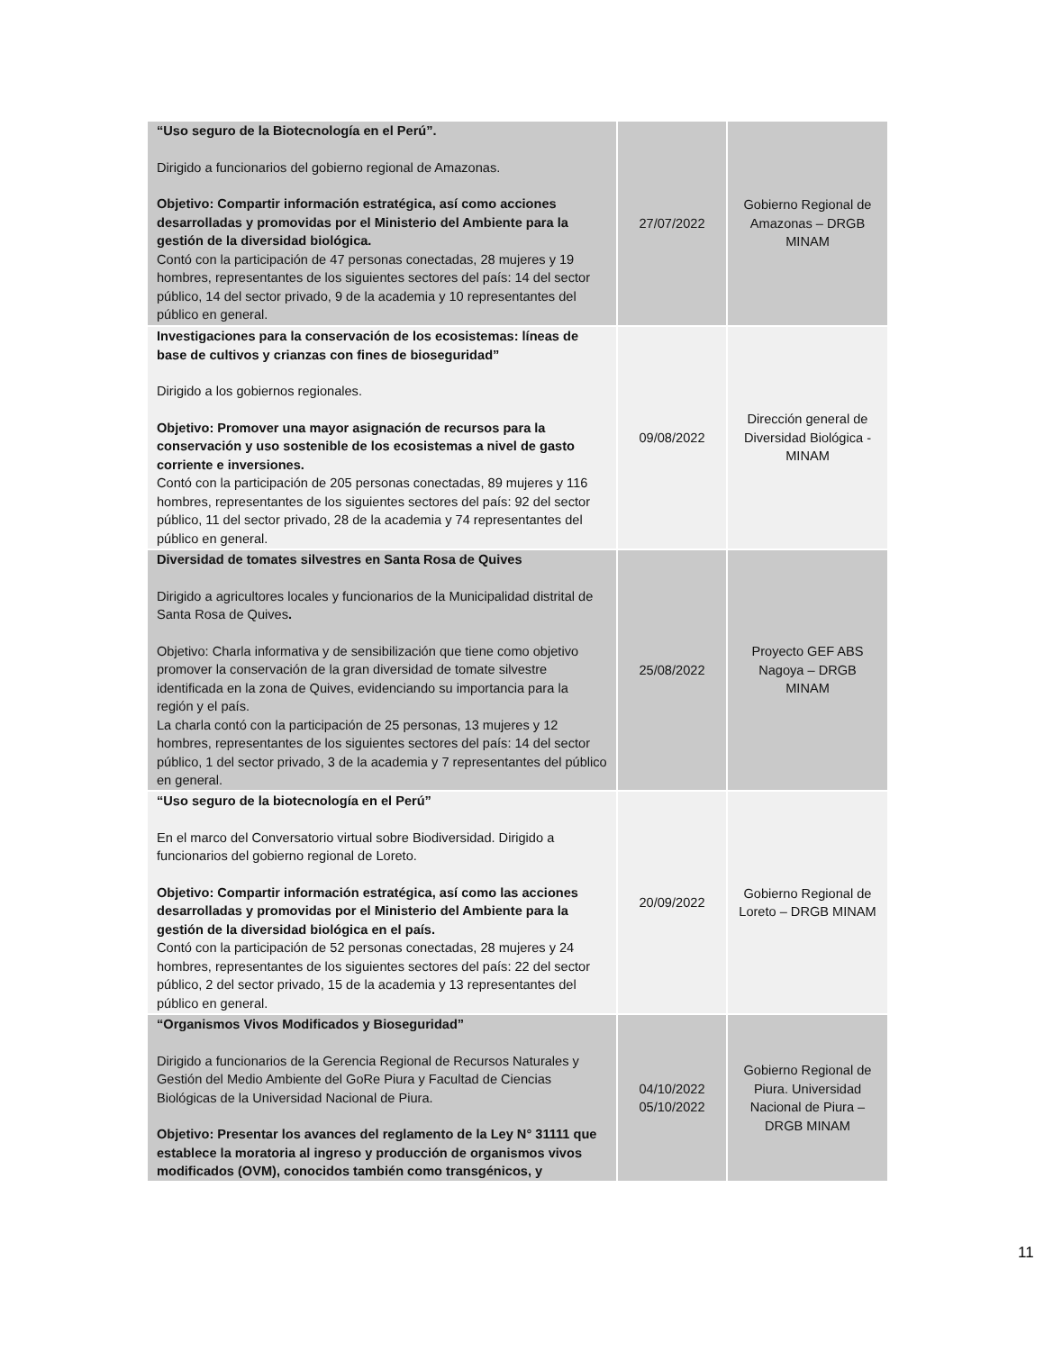| “Uso seguro de la Biotecnología en el Perú”. Dirigido a funcionarios del gobierno regional de Amazonas. Objetivo: Compartir información estratégica, así como acciones desarrolladas y promovidas por el Ministerio del Ambiente para la gestión de la diversidad biológica. Contó con la participación de 47 personas conectadas, 28 mujeres y 19 hombres, representantes de los siguientes sectores del país: 14 del sector público, 14 del sector privado, 9 de la academia y 10 representantes del público en general. | 27/07/2022 | Gobierno Regional de Amazonas – DRGB MINAM |
| Investigaciones para la conservación de los ecosistemas: líneas de base de cultivos y crianzas con fines de bioseguridad” Dirigido a los gobiernos regionales. Objetivo: Promover una mayor asignación de recursos para la conservación y uso sostenible de los ecosistemas a nivel de gasto corriente e inversiones. Contó con la participación de 205 personas conectadas, 89 mujeres y 116 hombres, representantes de los siguientes sectores del país: 92 del sector público, 11 del sector privado, 28 de la academia y 74 representantes del público en general. | 09/08/2022 | Dirección general de Diversidad Biológica - MINAM |
| Diversidad de tomates silvestres en Santa Rosa de Quives Dirigido a agricultores locales y funcionarios de la Municipalidad distrital de Santa Rosa de Quives . Objetivo: Charla informativa y de sensibilización que tiene como objetivo promover la conservación de la gran diversidad de tomate silvestre identificada en la zona de Quives, evidenciando su importancia para la región y el país. La charla contó con la participación de 25 personas, 13 mujeres y 12 hombres, representantes de los siguientes sectores del país: 14 del sector público, 1 del sector privado, 3 de la academia y 7 representantes del público en general. | 25/08/2022 | Proyecto GEF ABS Nagoya – DRGB MINAM |
| “Uso seguro de la biotecnología en el Perú” En el marco del Conversatorio virtual sobre Biodiversidad. Dirigido a funcionarios del gobierno regional de Loreto. Objetivo: Compartir información estratégica, así como las acciones desarrolladas y promovidas por el Ministerio del Ambiente para la gestión de la diversidad biológica en el país. Contó con la participación de 52 personas conectadas, 28 mujeres y 24 hombres, representantes de los siguientes sectores del país: 22 del sector público, 2 del sector privado, 15 de la academia y 13 representantes del público en general. | 20/09/2022 | Gobierno Regional de Loreto – DRGB MINAM |
| “Organismos Vivos Modificados y Bioseguridad” Dirigido a funcionarios de la Gerencia Regional de Recursos Naturales y Gestión del Medio Ambiente del GoRe Piura y Facultad de Ciencias Biológicas de la Universidad Nacional de Piura. Objetivo: Presentar los avances del reglamento de la Ley N° 31111 que establece la moratoria al ingreso y producción de organismos vivos modificados (OVM), conocidos también como transgénicos, y | 04/10/2022 05/10/2022 | Gobierno Regional de Piura. Universidad Nacional de Piura – DRGB MINAM |
11